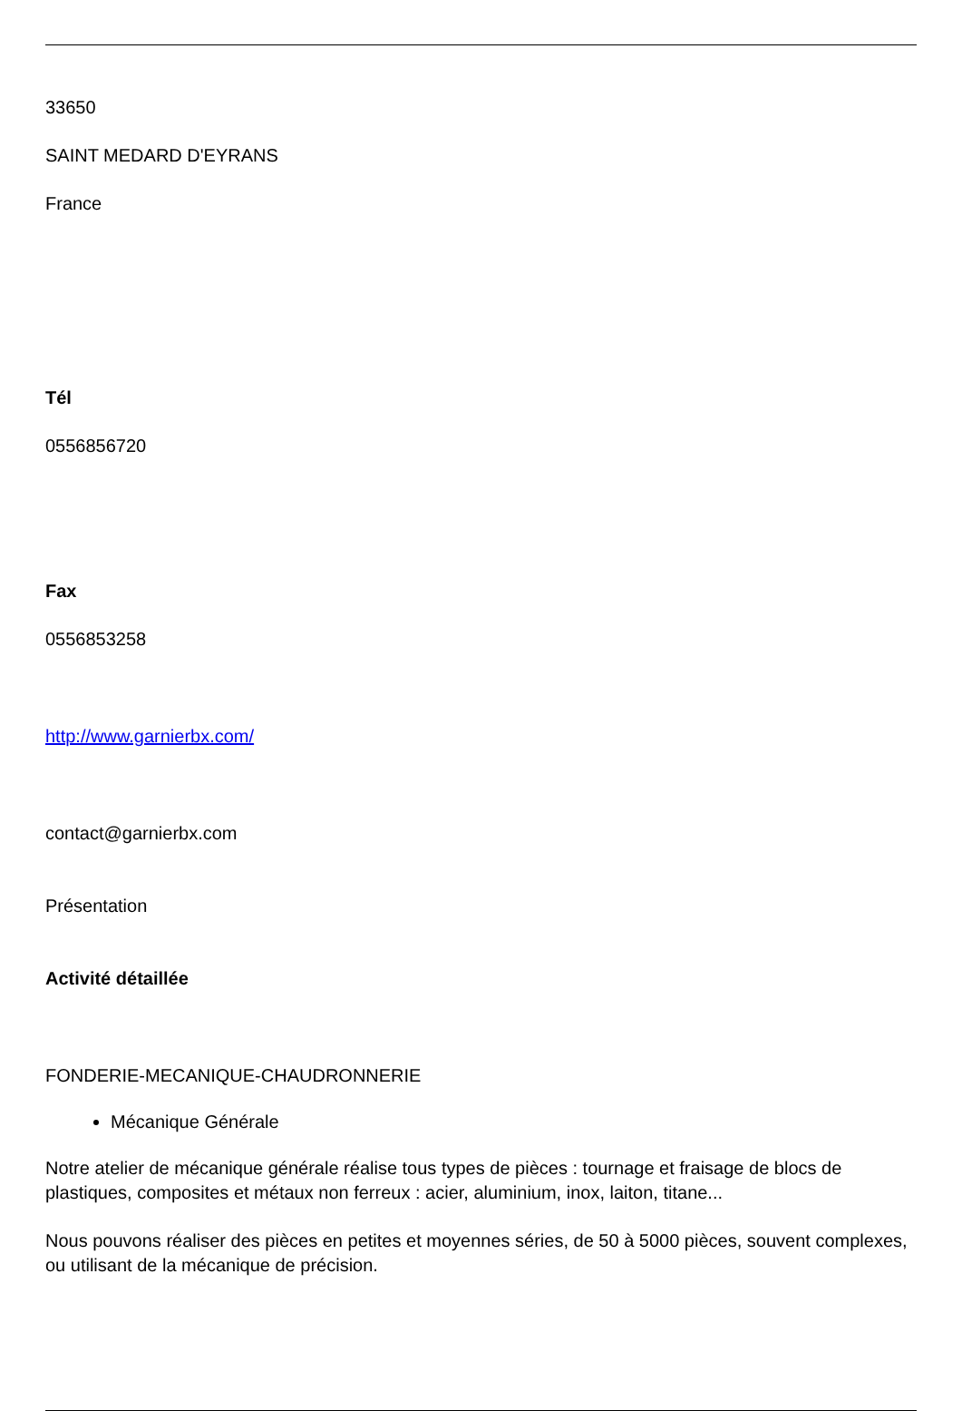33650
SAINT MEDARD D'EYRANS
France
Tél
0556856720
Fax
0556853258
http://www.garnierbx.com/
contact@garnierbx.com
Présentation
Activité détaillée
FONDERIE-MECANIQUE-CHAUDRONNERIE
Mécanique Générale
Notre atelier de mécanique générale réalise tous types de pièces : tournage et fraisage de blocs de plastiques, composites et métaux non ferreux : acier, aluminium, inox, laiton, titane...
Nous pouvons réaliser des pièces en petites et moyennes séries, de 50 à 5000 pièces, souvent complexes, ou utilisant de la mécanique de précision.